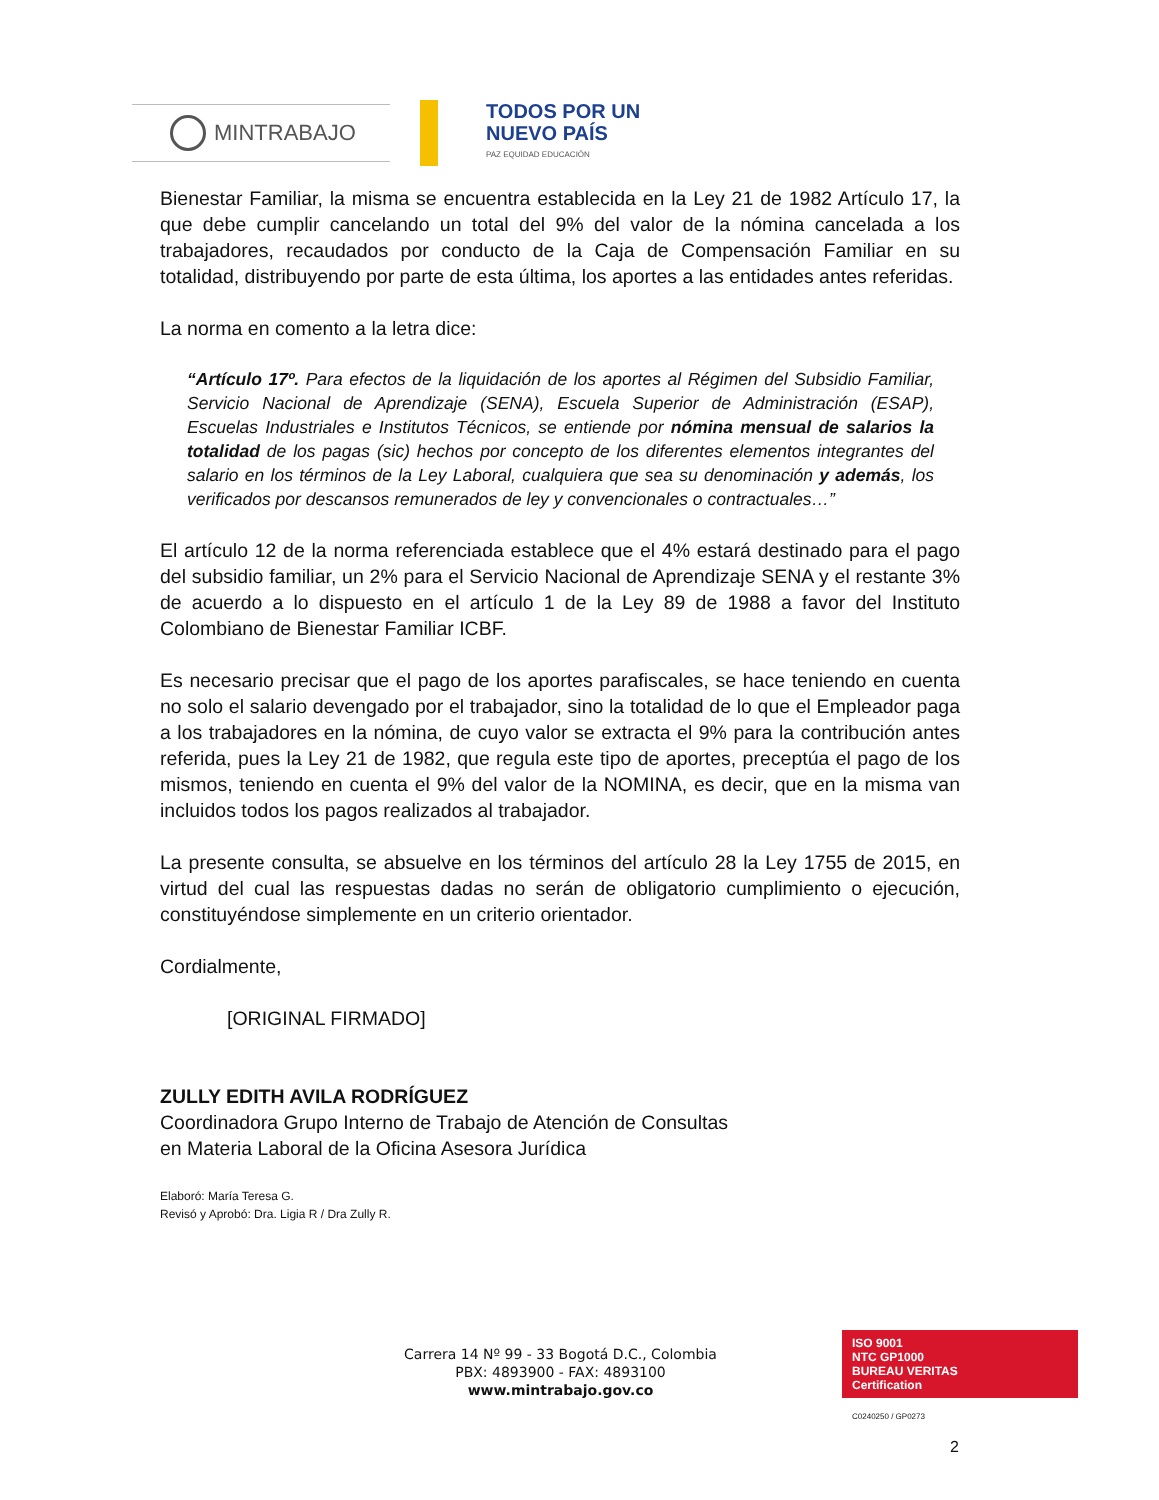MINTRABAJO
TODOS POR UN
NUEVO PAÍS
PAZ EQUIDAD EDUCACIÓN
Bienestar Familiar, la misma se encuentra establecida en la Ley 21 de 1982 Artículo 17, la que debe cumplir cancelando un total del 9% del valor de la nómina cancelada a los trabajadores, recaudados por conducto de la Caja de Compensación Familiar en su totalidad, distribuyendo por parte de esta última, los aportes a las entidades antes referidas.
La norma en comento a la letra dice:
“Artículo 17º. Para efectos de la liquidación de los aportes al Régimen del Subsidio Familiar, Servicio Nacional de Aprendizaje (SENA), Escuela Superior de Administración (ESAP), Escuelas Industriales e Institutos Técnicos, se entiende por nómina mensual de salarios la totalidad de los pagas (sic) hechos por concepto de los diferentes elementos integrantes del salario en los términos de la Ley Laboral, cualquiera que sea su denominación y además, los verificados por descansos remunerados de ley y convencionales o contractuales…”
El artículo 12 de la norma referenciada establece que el 4% estará destinado para el pago del subsidio familiar, un 2% para el Servicio Nacional de Aprendizaje SENA y el restante 3% de acuerdo a lo dispuesto en el artículo 1 de la Ley 89 de 1988 a favor del Instituto Colombiano de Bienestar Familiar ICBF.
Es necesario precisar que el pago de los aportes parafiscales, se hace teniendo en cuenta no solo el salario devengado por el trabajador, sino la totalidad de lo que el Empleador paga a los trabajadores en la nómina, de cuyo valor se extracta el 9% para la contribución antes referida, pues la Ley 21 de 1982, que regula este tipo de aportes, preceptúa el pago de los mismos, teniendo en cuenta el 9% del valor de la NOMINA, es decir, que en la misma van incluidos todos los pagos realizados al trabajador.
La presente consulta, se absuelve en los términos del artículo 28 la Ley 1755 de 2015, en virtud del cual las respuestas dadas no serán de obligatorio cumplimiento o ejecución, constituyéndose simplemente en un criterio orientador.
Cordialmente,
[ORIGINAL FIRMADO]
ZULLY EDITH AVILA RODRÍGUEZ
Coordinadora Grupo Interno de Trabajo de Atención de Consultas
en Materia Laboral de la Oficina Asesora Jurídica
Elaboró: María Teresa G.
Revisó y Aprobó: Dra. Ligia R / Dra Zully R.
Carrera 14 Nº 99 - 33 Bogotá D.C., Colombia
PBX: 4893900 - FAX: 4893100
www.mintrabajo.gov.co
ISO 9001
NTC GP1000
BUREAU VERITAS
Certification
C0240250 / GP0273
2